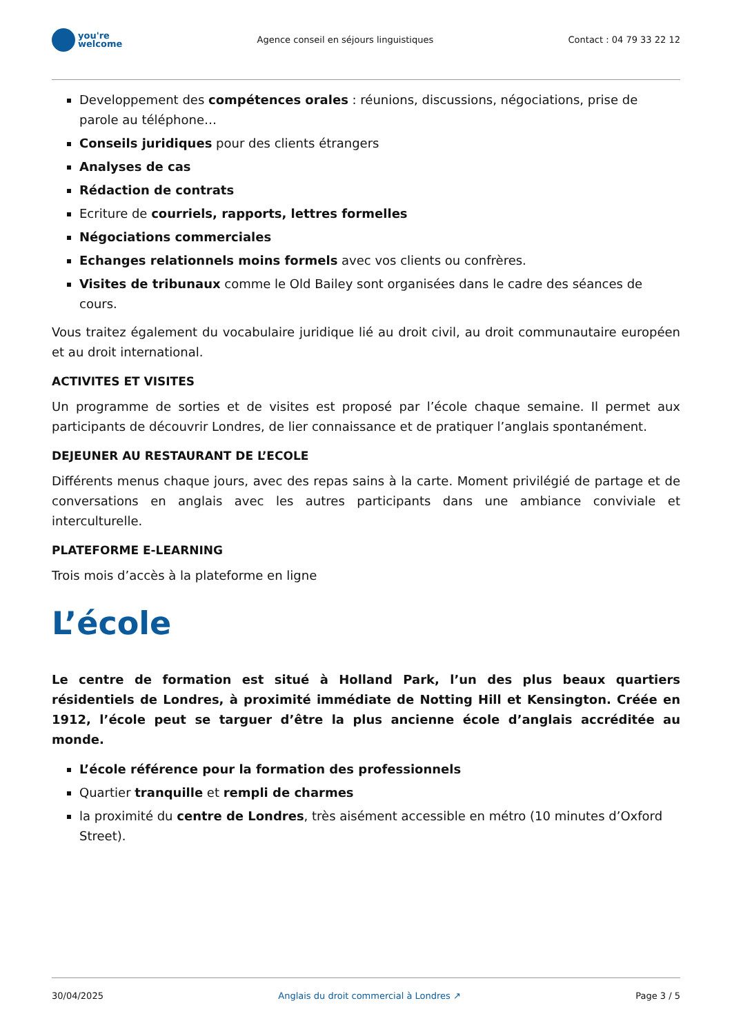you're
welcome
Agence conseil en séjours linguistiques
Contact : 04 79 33 22 12
Developpement des compétences orales : réunions, discussions, négociations, prise de parole au téléphone…
Conseils juridiques pour des clients étrangers
Analyses de cas
Rédaction de contrats
Ecriture de courriels, rapports, lettres formelles
Négociations commerciales
Echanges relationnels moins formels avec vos clients ou confrères.
Visites de tribunaux comme le Old Bailey sont organisées dans le cadre des séances de cours.
Vous traitez également du vocabulaire juridique lié au droit civil, au droit communautaire européen et au droit international.
ACTIVITES ET VISITES
Un programme de sorties et de visites est proposé par l’école chaque semaine. Il permet aux participants de découvrir Londres, de lier connaissance et de pratiquer l’anglais spontanément.
DEJEUNER AU RESTAURANT DE L’ECOLE
Différents menus chaque jours, avec des repas sains à la carte. Moment privilégié de partage et de conversations en anglais avec les autres participants dans une ambiance conviviale et interculturelle.
PLATEFORME E-LEARNING
Trois mois d’accès à la plateforme en ligne
L’école
Le centre de formation est situé à Holland Park, l’un des plus beaux quartiers résidentiels de Londres, à proximité immédiate de Notting Hill et Kensington. Créée en 1912, l’école peut se targuer d’être la plus ancienne école d’anglais accréditée au monde.
L’école référence pour la formation des professionnels
Quartier tranquille et rempli de charmes
la proximité du centre de Londres, très aisément accessible en métro (10 minutes d’Oxford Street).
30/04/2025 Anglais du droit commercial à Londres ↗ Page 3 / 5